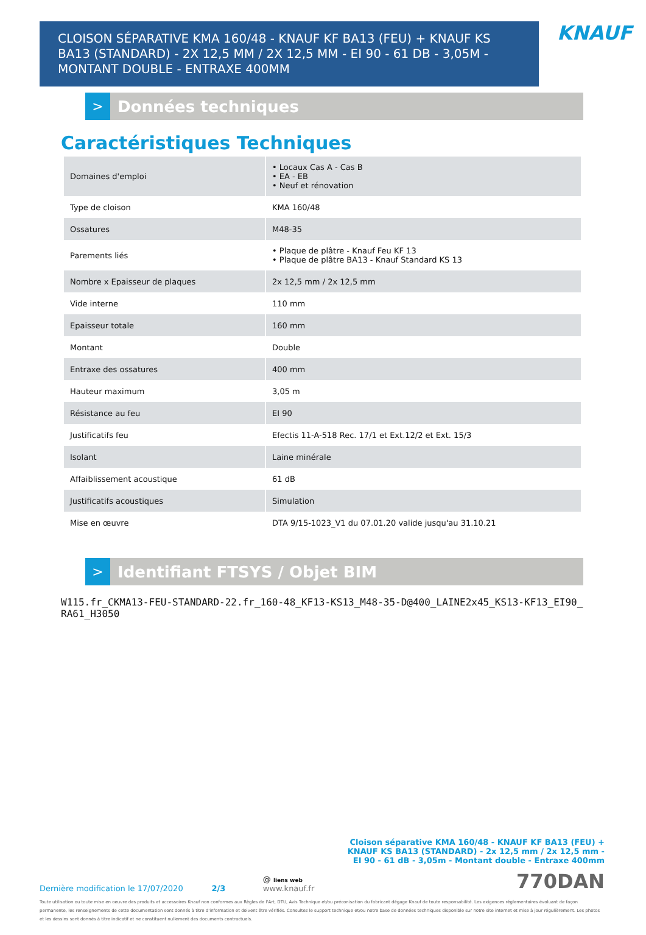CLOISON SÉPARATIVE KMA 160/48 - KNAUF KF BA13 (FEU) + KNAUF KS BA13 (STANDARD) - 2X 12,5 MM / 2X 12,5 MM - EI 90 - 61 DB - 3,05M - MONTANT DOUBLE - ENTRAXE 400MM
KNAUF
>
Données techniques
Caractéristiques Techniques
| Domaines d'emploi | • Locaux Cas A - Cas B • EA - EB • Neuf et rénovation |
| Type de cloison | KMA 160/48 |
| Ossatures | M48-35 |
| Parements liés | • Plaque de plâtre - Knauf Feu KF 13 • Plaque de plâtre BA13 - Knauf Standard KS 13 |
| Nombre x Epaisseur de plaques | 2x 12,5 mm / 2x 12,5 mm |
| Vide interne | 110 mm |
| Epaisseur totale | 160 mm |
| Montant | Double |
| Entraxe des ossatures | 400 mm |
| Hauteur maximum | 3,05 m |
| Résistance au feu | EI 90 |
| Justificatifs feu | Efectis 11-A-518 Rec. 17/1 et Ext.12/2 et Ext. 15/3 |
| Isolant | Laine minérale |
| Affaiblissement acoustique | 61 dB |
| Justificatifs acoustiques | Simulation |
| Mise en œuvre | DTA 9/15-1023_V1 du 07.01.20 valide jusqu'au 31.10.21 |
>
Identifiant FTSYS / Objet BIM
W115.fr_CKMA13-FEU-STANDARD-22.fr_160-48_KF13-KS13_M48-35-D@400_LAINE2x45_KS13-KF13_EI90_RA61_H3050
Cloison séparative KMA 160/48 - KNAUF KF BA13 (FEU) + KNAUF KS BA13 (STANDARD) - 2x 12,5 mm / 2x 12,5 mm - EI 90 - 61 dB - 3,05m - Montant double - Entraxe 400mm
Dernière modification le 17/07/2020 2/3 @ liens web
www.knauf.fr 770DAN
Toute utilisation ou toute mise en oeuvre des produits et accessoires Knauf non conformes aux Règles de l'Art, DTU, Avis Technique et/ou préconisation du fabricant dégage Knauf de toute responsabilité. Les exigences réglementaires évoluant de façon permanente, les renseignements de cette documentation sont donnés à titre d'information et doivent être vérifiés. Consultez le support technique et/ou notre base de données techniques disponible sur notre site internet et mise à jour régulièrement. Les photos et les dessins sont donnés à titre indicatif et ne constituent nullement des documents contractuels.